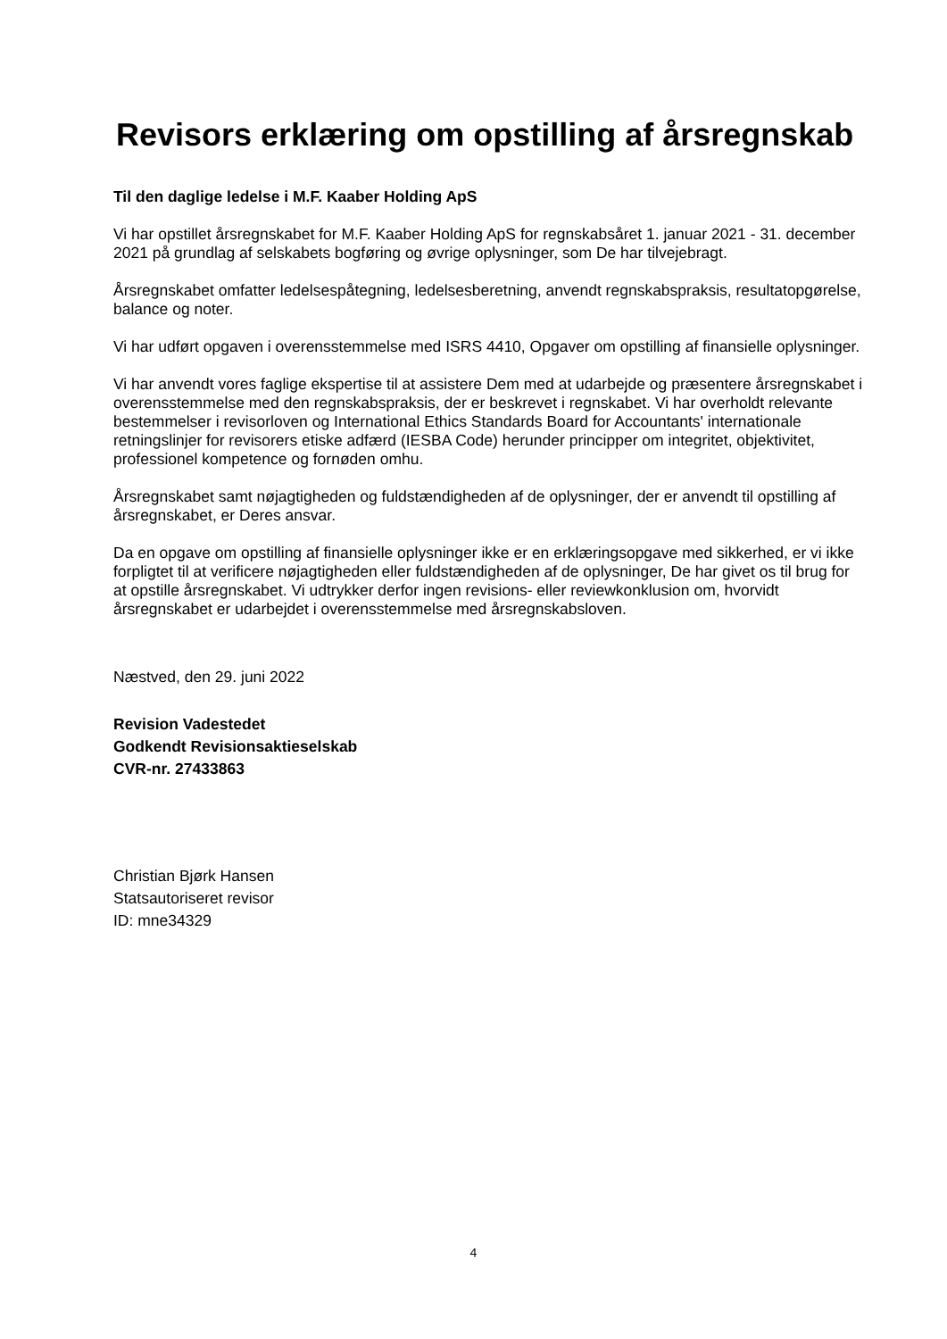Revisors erklæring om opstilling af årsregnskab
Til den daglige ledelse i M.F. Kaaber Holding ApS
Vi har opstillet årsregnskabet for M.F. Kaaber Holding ApS for regnskabsåret 1. januar 2021 - 31. december 2021 på grundlag af selskabets bogføring og øvrige oplysninger, som De har tilvejebragt.
Årsregnskabet omfatter ledelsespåtegning, ledelsesberetning, anvendt regnskabspraksis, resultatopgørelse, balance og noter.
Vi har udført opgaven i overensstemmelse med ISRS 4410, Opgaver om opstilling af finansielle oplysninger.
Vi har anvendt vores faglige ekspertise til at assistere Dem med at udarbejde og præsentere årsregnskabet i overensstemmelse med den regnskabspraksis, der er beskrevet i regnskabet. Vi har overholdt relevante bestemmelser i revisorloven og International Ethics Standards Board for Accountants' internationale retningslinjer for revisorers etiske adfærd (IESBA Code) herunder principper om integritet, objektivitet, professionel kompetence og fornøden omhu.
Årsregnskabet samt nøjagtigheden og fuldstændigheden af de oplysninger, der er anvendt til opstilling af årsregnskabet, er Deres ansvar.
Da en opgave om opstilling af finansielle oplysninger ikke er en erklæringsopgave med sikkerhed, er vi ikke forpligtet til at verificere nøjagtigheden eller fuldstændigheden af de oplysninger, De har givet os til brug for at opstille årsregnskabet. Vi udtrykker derfor ingen revisions- eller reviewkonklusion om, hvorvidt årsregnskabet er udarbejdet i overensstemmelse med årsregnskabsloven.
Næstved, den 29. juni 2022
Revision Vadestedet
Godkendt Revisionsaktieselskab
CVR-nr. 27433863
Christian Bjørk Hansen
Statsautoriseret revisor
ID: mne34329
4